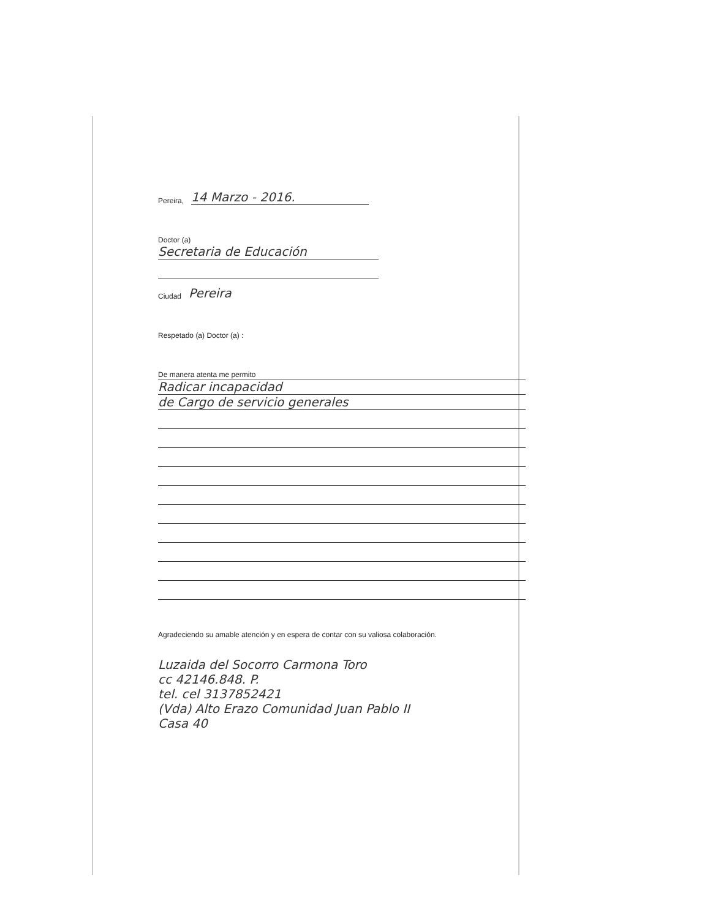Pereira, 14 Marzo - 2016.
Doctor (a)
Secretaria de Educación
Ciudad Pereira
Respetado (a) Doctor (a) :
De manera atenta me permito
Radicar incapacidad
de Cargo de servicio generales
Agradeciendo su amable atención y en espera de contar con su valiosa colaboración.
Luzaida del Socorro Carmona Toro
cc 42146.848. P.
tel. cel 3137852421
(Vda) Alto Erazo Comunidad Juan Pablo II
Casa 40